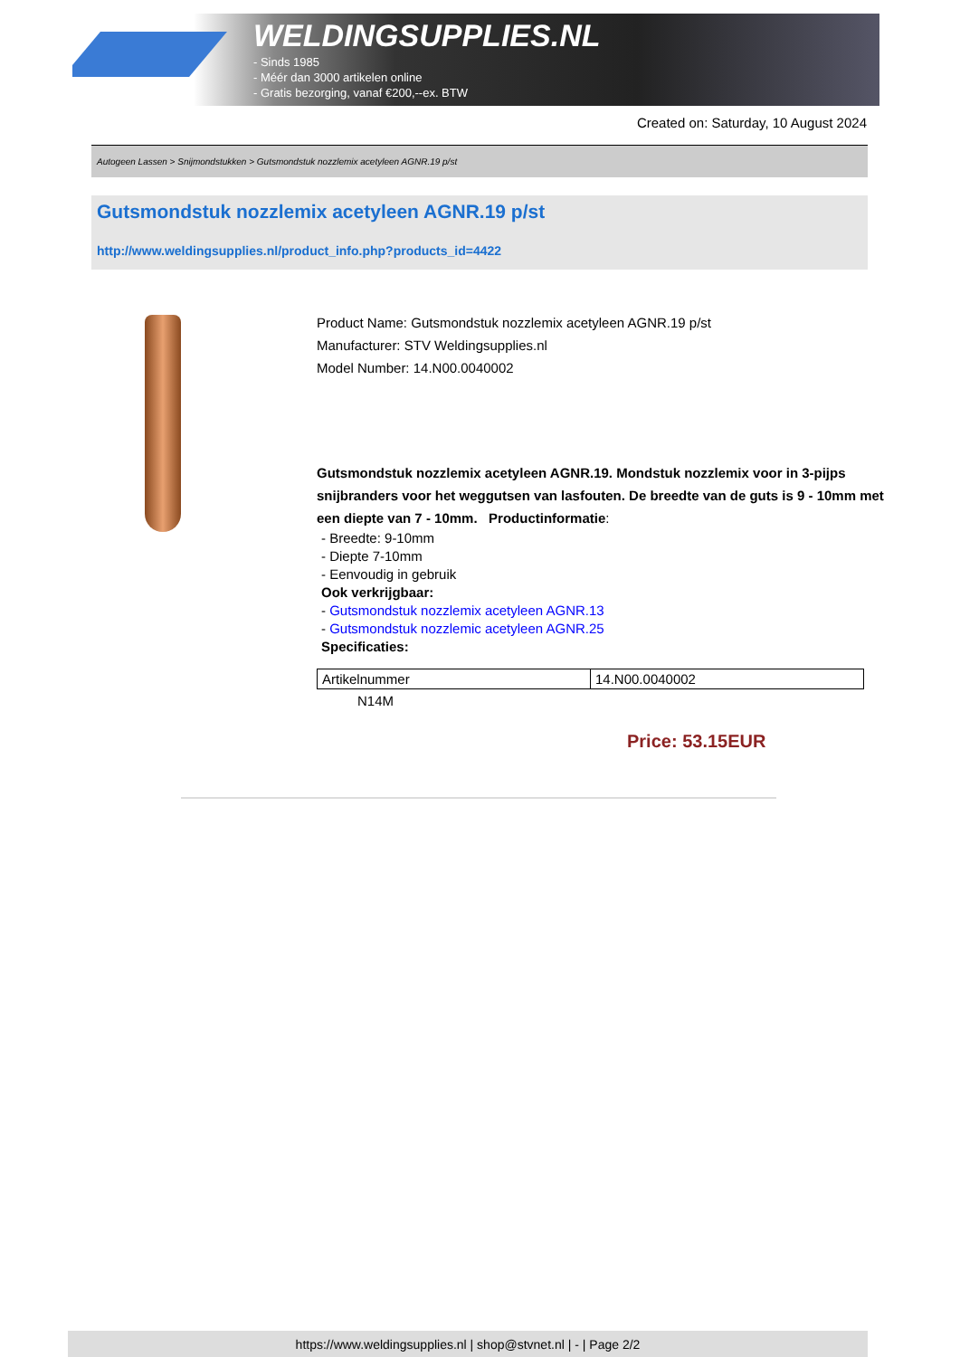WELDINGSUPPLIES.NL
- Sinds 1985
- Méér dan 3000 artikelen online
- Gratis bezorging, vanaf €200,--ex. BTW
Created on: Saturday, 10 August 2024
Autogeen Lassen > Snijmondstukken > Gutsmondstuk nozzlemix acetyleen AGNR.19 p/st
Gutsmondstuk nozzlemix acetyleen AGNR.19 p/st
http://www.weldingsupplies.nl/product_info.php?products_id=4422
Product Name: Gutsmondstuk nozzlemix acetyleen AGNR.19 p/st
Manufacturer: STV Weldingsupplies.nl
Model Number: 14.N00.0040002
Gutsmondstuk nozzlemix acetyleen AGNR.19. Mondstuk nozzlemix voor in 3-pijps snijbranders voor het weggutsen van lasfouten. De breedte van de guts is 9 - 10mm met een diepte van 7 - 10mm. Productinformatie:
- Breedte: 9-10mm
- Diepte 7-10mm
- Eenvoudig in gebruik
Ook verkrijgbaar:
- Gutsmondstuk nozzlemix acetyleen AGNR.13
- Gutsmondstuk nozzlemic acetyleen AGNR.25
Specificaties:
| Artikelnummer | 14.N00.0040002 |
N14M
Price: 53.15EUR
https://www.weldingsupplies.nl | shop@stvnet.nl | - | Page 2/2